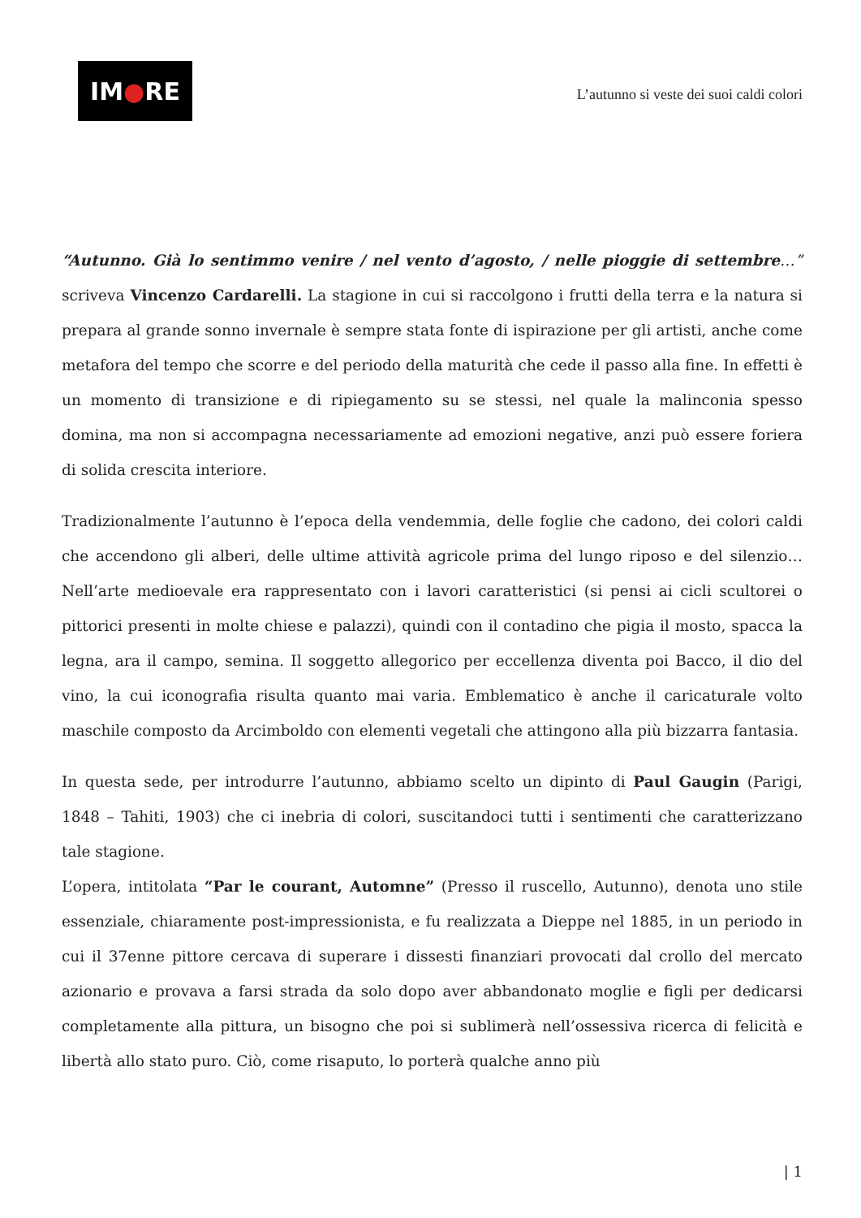IM ● RE
L’autunno si veste dei suoi caldi colori
“Autunno. Già lo sentimmo venire / nel vento d’agosto, / nelle pioggie di settembre…” scriveva Vincenzo Cardarelli. La stagione in cui si raccolgono i frutti della terra e la natura si prepara al grande sonno invernale è sempre stata fonte di ispirazione per gli artisti, anche come metafora del tempo che scorre e del periodo della maturità che cede il passo alla fine. In effetti è un momento di transizione e di ripiegamento su se stessi, nel quale la malinconia spesso domina, ma non si accompagna necessariamente ad emozioni negative, anzi può essere foriera di solida crescita interiore.
Tradizionalmente l’autunno è l’epoca della vendemmia, delle foglie che cadono, dei colori caldi che accendono gli alberi, delle ultime attività agricole prima del lungo riposo e del silenzio… Nell’arte medioevale era rappresentato con i lavori caratteristici (si pensi ai cicli scultorei o pittorici presenti in molte chiese e palazzi), quindi con il contadino che pigia il mosto, spacca la legna, ara il campo, semina. Il soggetto allegorico per eccellenza diventa poi Bacco, il dio del vino, la cui iconografia risulta quanto mai varia. Emblematico è anche il caricaturale volto maschile composto da Arcimboldo con elementi vegetali che attingono alla più bizzarra fantasia.
In questa sede, per introdurre l’autunno, abbiamo scelto un dipinto di Paul Gaugin (Parigi, 1848 – Tahiti, 1903) che ci inebria di colori, suscitandoci tutti i sentimenti che caratterizzano tale stagione.
L’opera, intitolata “Par le courant, Automne” (Presso il ruscello, Autunno), denota uno stile essenziale, chiaramente post-impressionista, e fu realizzata a Dieppe nel 1885, in un periodo in cui il 37enne pittore cercava di superare i dissesti finanziari provocati dal crollo del mercato azionario e provava a farsi strada da solo dopo aver abbandonato moglie e figli per dedicarsi completamente alla pittura, un bisogno che poi si sublimerà nell’ossessiva ricerca di felicità e libertà allo stato puro. Ciò, come risaputo, lo porterà qualche anno più
| 1